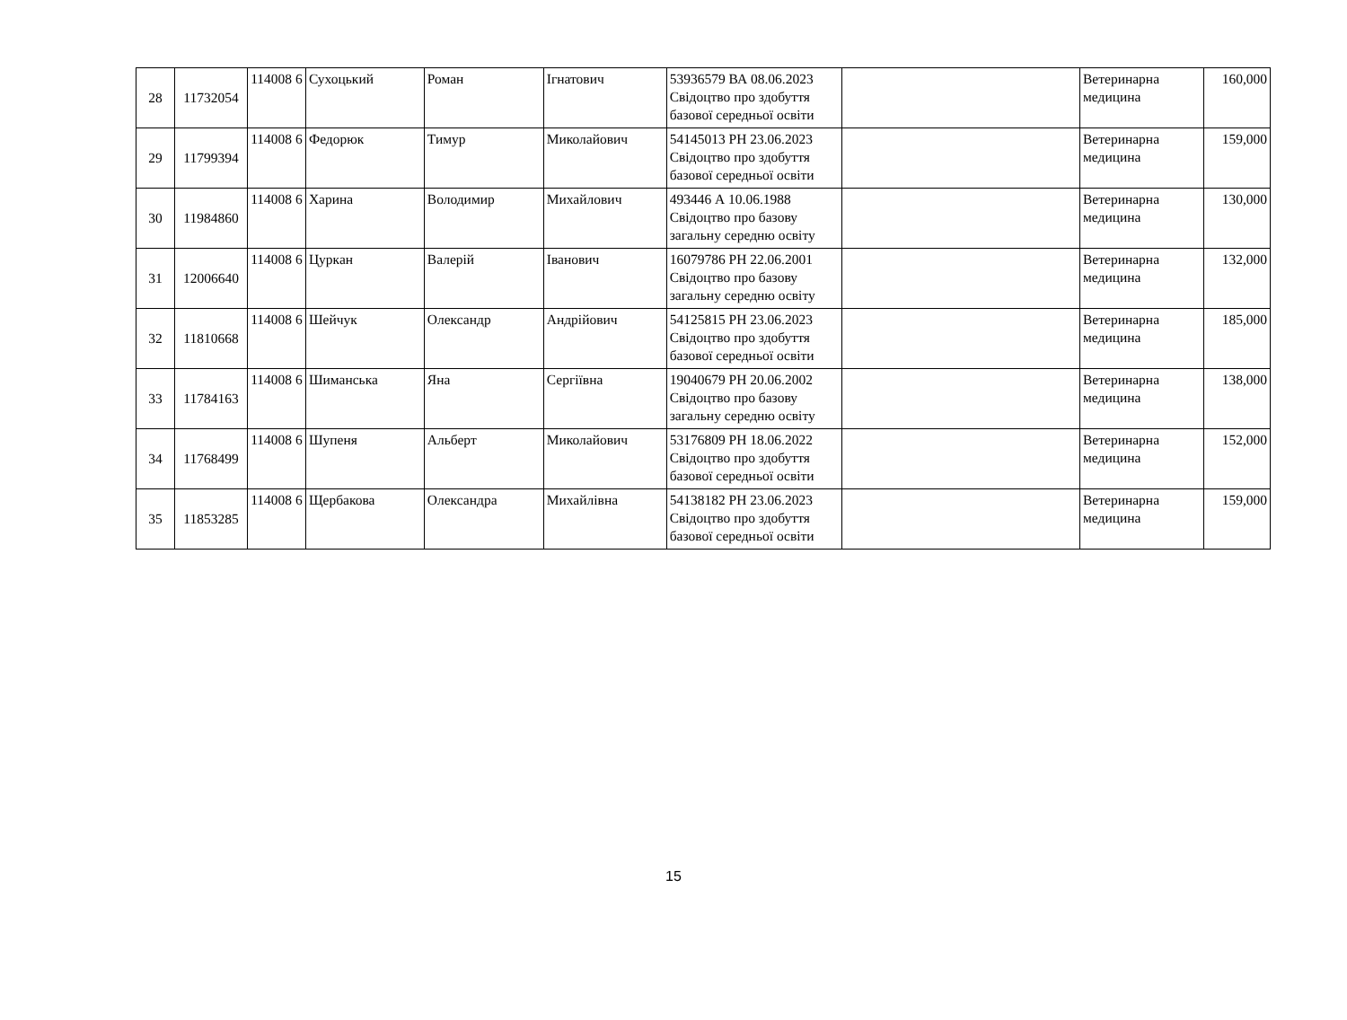| 28 | 11732054 | 114008 6 | Сухоцький | Роман | Ігнатович | 53936579 ВА 08.06.2023 Свідоцтво про здобуття базової середньої освіти | | Ветеринарна медицина | 160,000 |
| 29 | 11799394 | 114008 6 | Федорюк | Тимур | Миколайович | 54145013 РН 23.06.2023 Свідоцтво про здобуття базової середньої освіти | | Ветеринарна медицина | 159,000 |
| 30 | 11984860 | 114008 6 | Харина | Володимир | Михайлович | 493446 А 10.06.1988 Свідоцтво про базову загальну середню освіту | | Ветеринарна медицина | 130,000 |
| 31 | 12006640 | 114008 6 | Цуркан | Валерій | Іванович | 16079786 РН 22.06.2001 Свідоцтво про базову загальну середню освіту | | Ветеринарна медицина | 132,000 |
| 32 | 11810668 | 114008 6 | Шейчук | Олександр | Андрійович | 54125815 РН 23.06.2023 Свідоцтво про здобуття базової середньої освіти | | Ветеринарна медицина | 185,000 |
| 33 | 11784163 | 114008 6 | Шиманська | Яна | Сергіївна | 19040679 РН 20.06.2002 Свідоцтво про базову загальну середню освіту | | Ветеринарна медицина | 138,000 |
| 34 | 11768499 | 114008 6 | Шупеня | Альберт | Миколайович | 53176809 РН 18.06.2022 Свідоцтво про здобуття базової середньої освіти | | Ветеринарна медицина | 152,000 |
| 35 | 11853285 | 114008 6 | Щербакова | Олександра | Михайлівна | 54138182 РН 23.06.2023 Свідоцтво про здобуття базової середньої освіти | | Ветеринарна медицина | 159,000 |
15